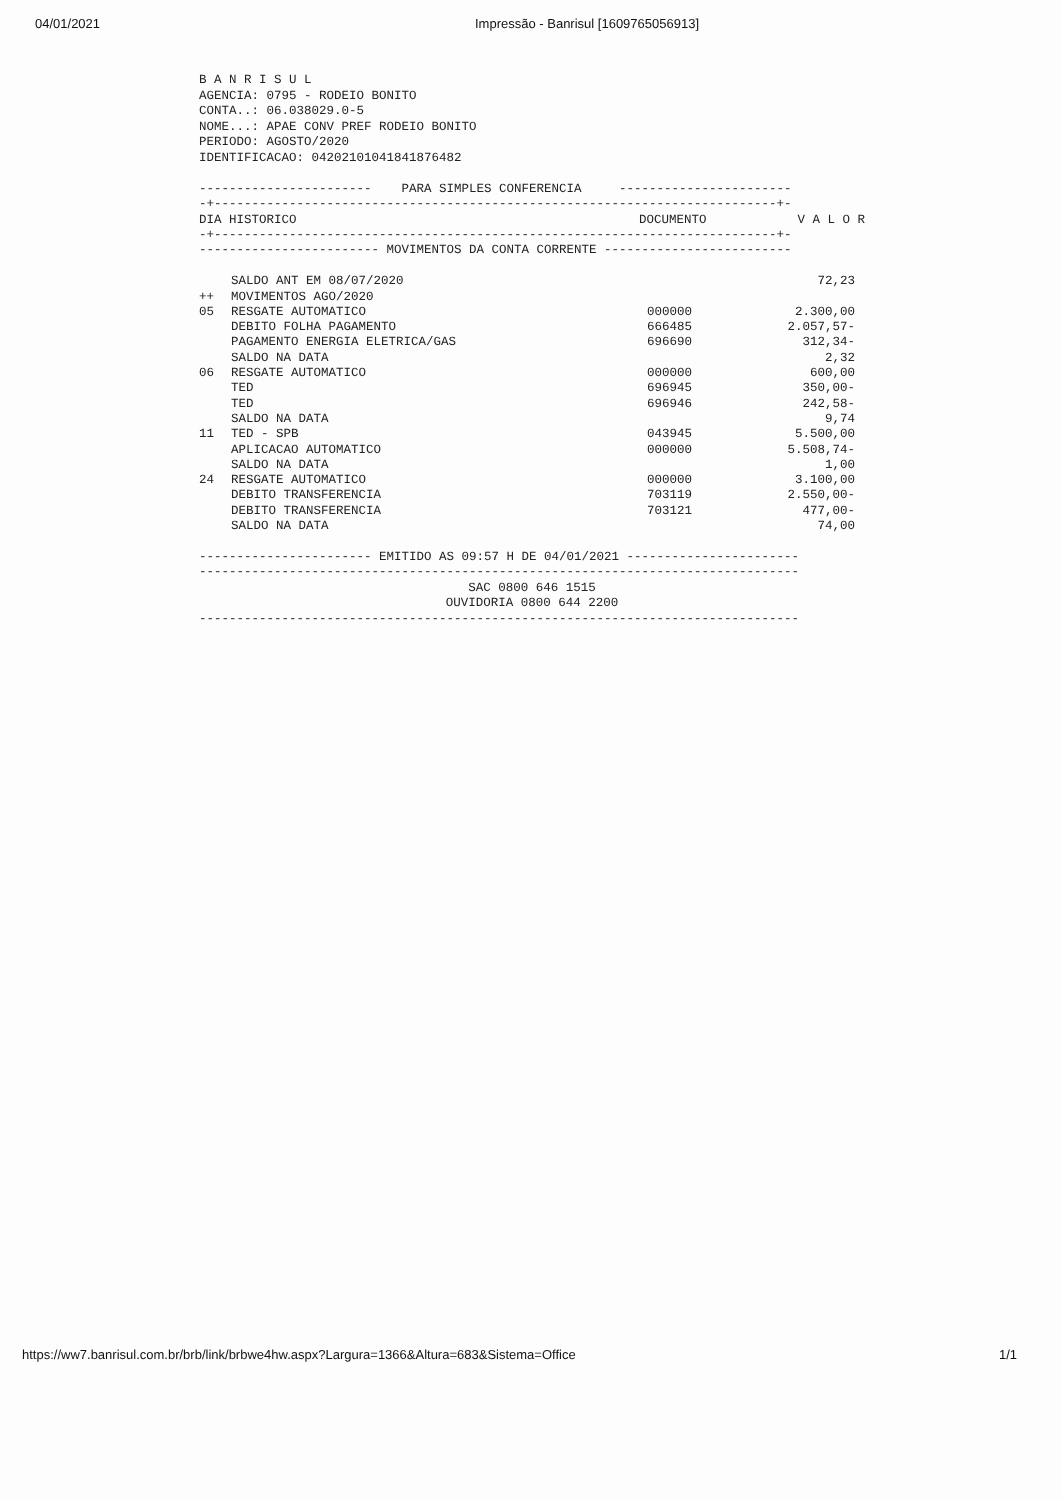04/01/2021 Impressão - Banrisul [1609765056913]
B A N R I S U L
AGENCIA: 0795 - RODEIO BONITO
CONTA..: 06.038029.0-5
NOME...: APAE CONV PREF RODEIO BONITO
PERIODO: AGOSTO/2020
IDENTIFICACAO: 04202101041841876482
----------------------- PARA SIMPLES CONFERENCIA -----------------------
-+---------------------------------------------------------------------------+-
| DIA HISTORICO | DOCUMENTO | V A L O R |
-+---------------------------------------------------------------------------+-
------------------------ MOVIMENTOS DA CONTA CORRENTE -------------------------
| | SALDO ANT EM 08/07/2020 | | 72,23 |
| ++ | MOVIMENTOS AGO/2020 | | |
| 05 | RESGATE AUTOMATICO | 000000 | 2.300,00 |
| | DEBITO FOLHA PAGAMENTO | 666485 | 2.057,57- |
| | PAGAMENTO ENERGIA ELETRICA/GAS | 696690 | 312,34- |
| | SALDO NA DATA | | 2,32 |
| 06 | RESGATE AUTOMATICO | 000000 | 600,00 |
| | TED | 696945 | 350,00- |
| | TED | 696946 | 242,58- |
| | SALDO NA DATA | | 9,74 |
| 11 | TED - SPB | 043945 | 5.500,00 |
| | APLICACAO AUTOMATICO | 000000 | 5.508,74- |
| | SALDO NA DATA | | 1,00 |
| 24 | RESGATE AUTOMATICO | 000000 | 3.100,00 |
| | DEBITO TRANSFERENCIA | 703119 | 2.550,00- |
| | DEBITO TRANSFERENCIA | 703121 | 477,00- |
| | SALDO NA DATA | | 74,00 |
----------------------- EMITIDO AS 09:57 H DE 04/01/2021 -----------------------
--------------------------------------------------------------------------------
SAC 0800 646 1515
OUVIDORIA 0800 644 2200
--------------------------------------------------------------------------------
https://ww7.banrisul.com.br/brb/link/brbwe4hw.aspx?Largura=1366&Altura=683&Sistema=Office 1/1